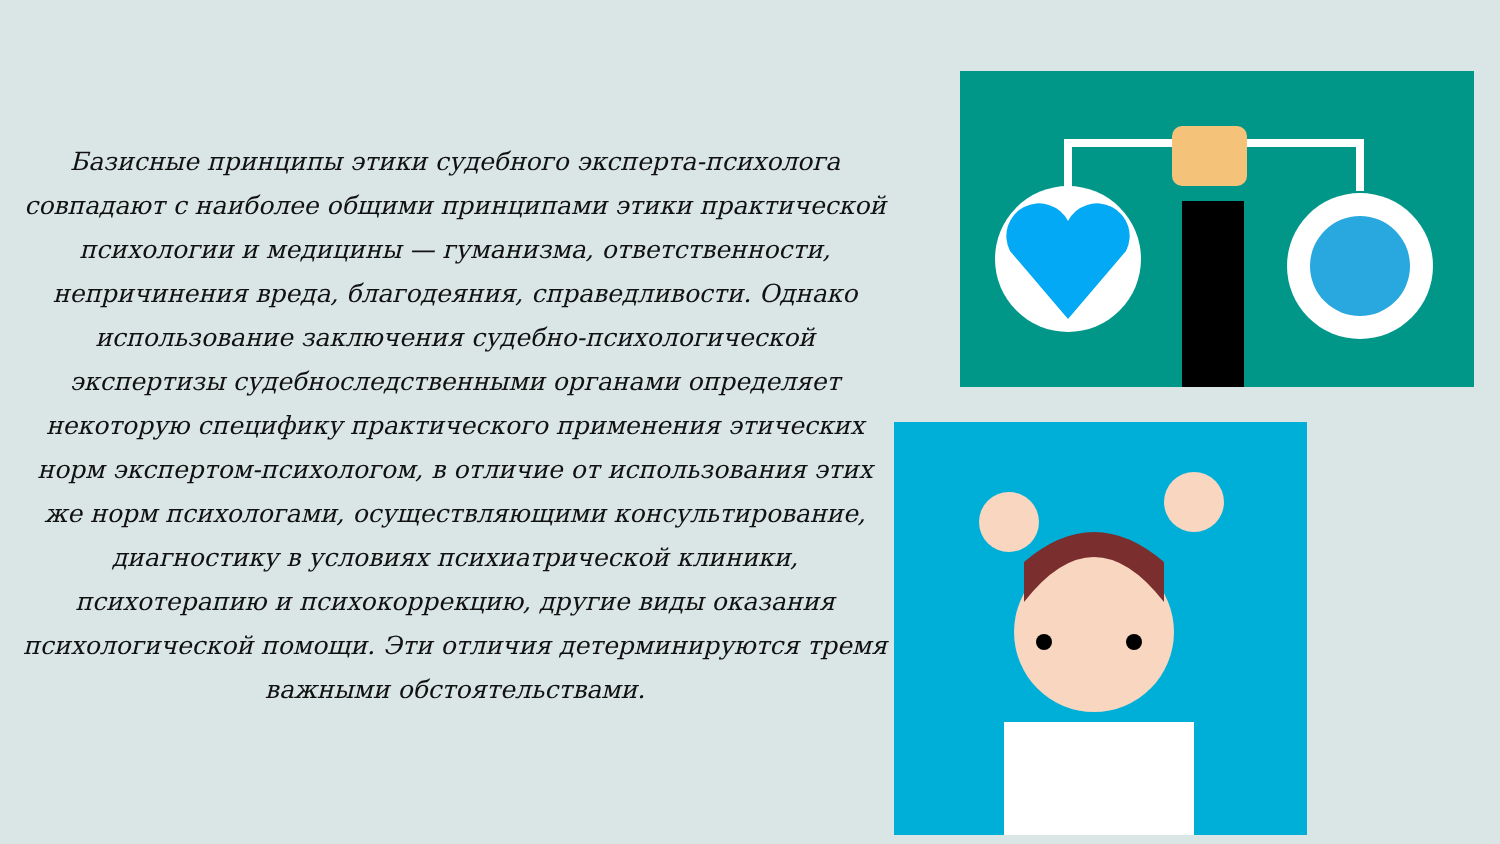Базисные принципы этики судебного эксперта-психолога совпадают с наиболее общими принципами этики практической психологии и медицины — гуманизма, ответственности, непричинения вреда, благодеяния, справедливости. Однако использование заключения судебно-психологической экспертизы судебноследственными органами определяет некоторую специфику практического применения этических норм экспертом-психологом, в отличие от использования этих же норм психологами, осуществляющими консультирование, диагностику в условиях психиатрической клиники, психотерапию и психокоррекцию, другие виды оказания психологической помощи. Эти отличия детерминируются тремя важными обстоятельствами.